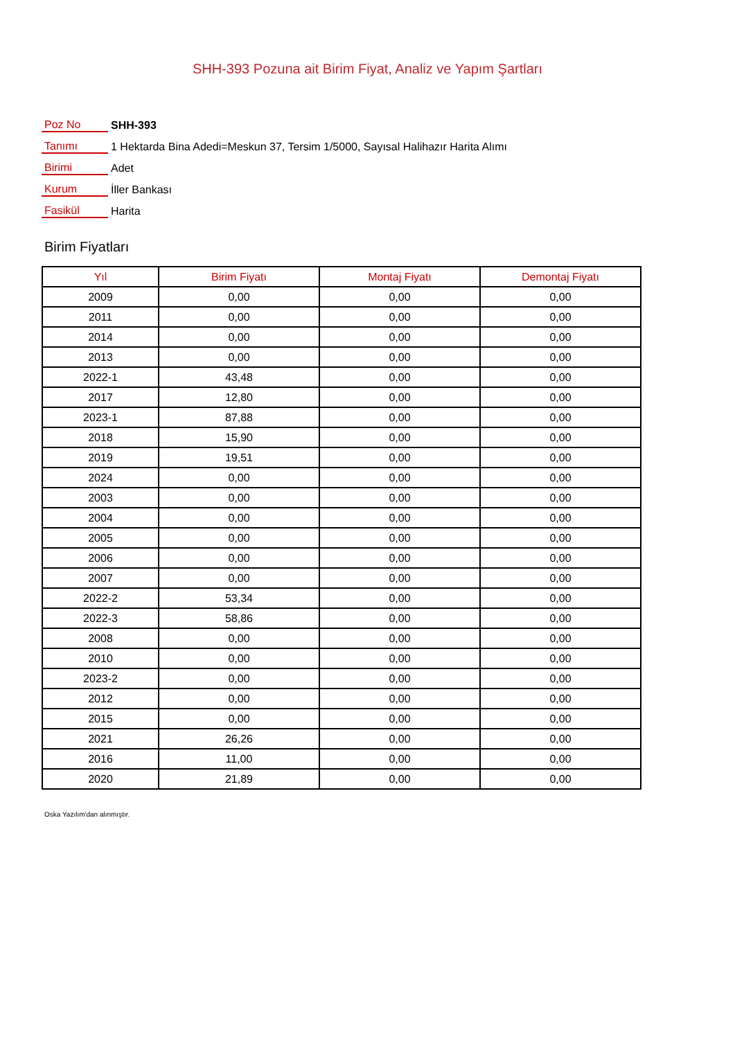SHH-393 Pozuna ait Birim Fiyat, Analiz ve Yapım Şartları
| Poz No | SHH-393 |
| Tanımı | 1 Hektarda Bina Adedi=Meskun 37, Tersim 1/5000, Sayısal Halihazır Harita Alımı |
| Birimi | Adet |
| Kurum | İller Bankası |
| Fasikül | Harita |
Birim Fiyatları
| Yıl | Birim Fiyatı | Montaj Fiyatı | Demontaj Fiyatı |
| --- | --- | --- | --- |
| 2009 | 0,00 | 0,00 | 0,00 |
| 2011 | 0,00 | 0,00 | 0,00 |
| 2014 | 0,00 | 0,00 | 0,00 |
| 2013 | 0,00 | 0,00 | 0,00 |
| 2022-1 | 43,48 | 0,00 | 0,00 |
| 2017 | 12,80 | 0,00 | 0,00 |
| 2023-1 | 87,88 | 0,00 | 0,00 |
| 2018 | 15,90 | 0,00 | 0,00 |
| 2019 | 19,51 | 0,00 | 0,00 |
| 2024 | 0,00 | 0,00 | 0,00 |
| 2003 | 0,00 | 0,00 | 0,00 |
| 2004 | 0,00 | 0,00 | 0,00 |
| 2005 | 0,00 | 0,00 | 0,00 |
| 2006 | 0,00 | 0,00 | 0,00 |
| 2007 | 0,00 | 0,00 | 0,00 |
| 2022-2 | 53,34 | 0,00 | 0,00 |
| 2022-3 | 58,86 | 0,00 | 0,00 |
| 2008 | 0,00 | 0,00 | 0,00 |
| 2010 | 0,00 | 0,00 | 0,00 |
| 2023-2 | 0,00 | 0,00 | 0,00 |
| 2012 | 0,00 | 0,00 | 0,00 |
| 2015 | 0,00 | 0,00 | 0,00 |
| 2021 | 26,26 | 0,00 | 0,00 |
| 2016 | 11,00 | 0,00 | 0,00 |
| 2020 | 21,89 | 0,00 | 0,00 |
Oska Yazılım'dan alınmıştır.